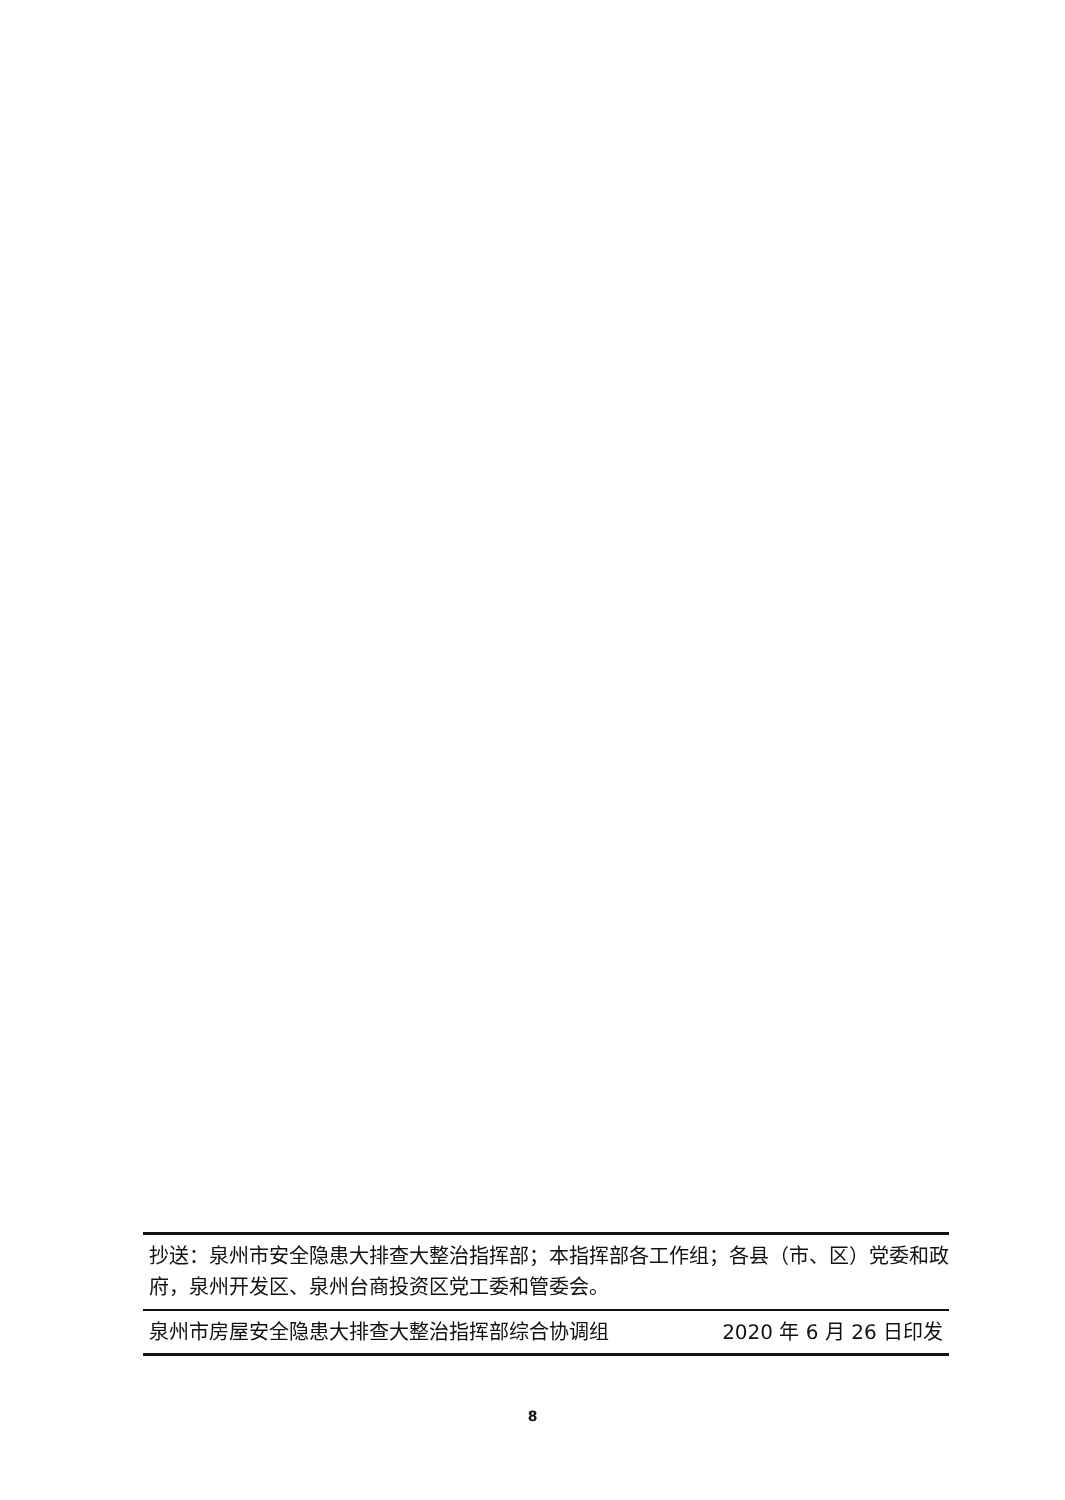抄送：泉州市安全隐患大排查大整治指挥部；本指挥部各工作组；各县（市、区）党委和政府，泉州开发区、泉州台商投资区党工委和管委会。
泉州市房屋安全隐患大排查大整治指挥部综合协调组 2020 年 6 月 26 日印发
8